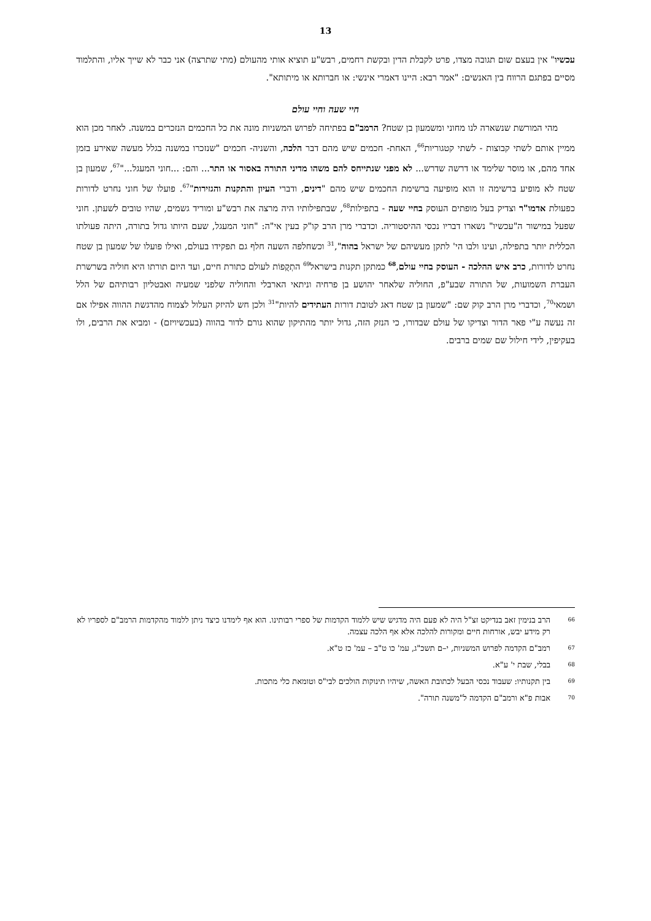13
עכשיו" אין בעצם שום תגובה מצדו, פרט לקבלת הדין ובקשת רחמים, רבש"ע תוציא אותי מהעולם (מתי שתרצה) אני כבר לא שייך אליו, והתלמוד מסיים בפתגם הרווח בין האנשים: "אמר רבא: היינו דאמרי אינשי: או חברותא או מיתותא".
חיי שעה וחיי עולם
מהי המורשת שנשארה לנו מחוני ומשמעון בן שטח? הרמב"ם בפתיחה לפרוש המשניות מונה את כל החכמים הנזכרים במשנה. לאחר מכן הוא ממיין אותם לשתי קבוצות - לשתי קטגוריות<sup>66</sup>, האחת- חכמים שיש מהם דבר הלכה, והשניה- חכמים "שנזכרו במשנה בגלל מעשה שאירע בזמן אחד מהם, או מוסר שלימד או דרשה שדרש... לא מפני שנתייחס להם משהו מדיני התורה באסור או התר... והם: ...חוני המעגל..."<sup>67</sup>, שמעון בן שטח לא מופיע ברשימה זו הוא מופיעה ברשימת החכמים שיש מהם "דינים, ודברי העיון והתקנות והגזירות"<sup>67</sup>. פועלו של חוני נחרט לדורות כפעולת אדמו"ר וצדיק בעל מופתים העוסק בחיי שעה - בתפילות<sup>68</sup>, שבתפילותיו היה מרצה את רבש"ע ומוריד גשמים, שהיו טובים לשעתן. חוני שפעל במישור ה"עכשיו" נשארו דבריו נכסי ההיסטוריה. וכדברי מרן הרב קו"ק בעין אי"ה: "חוני המעגל, שעם היותו גדול בתורה, היתה פעולתו הכללית יותר בתפילה, ועינו ולבו הי' לתקן מעשיהם של ישראל בהוה",<sup>31</sup> וכשחלפה השעה חלף גם תפקידו בעולם, ואילו פועלו של שמעון בן שטח נחרט לדורות, כרב איש ההלכה - העוסק בחיי עולם,<sup>68</sup> כמתקן תקנות בישראל<sup>69</sup> התְקֻפוֹת לעולם כתורת חיים, ועד היום תורתו היא חוליה בשרשרת העברת השמועות, של התורה שבע"פ, החוליה שלאחר יהושע בן פרחיה וניתאי הארבלי והחוליה שלפני שמעיה ואבטליון רבותיהם של הלל ושמאי<sup>70</sup>, וכדברי מרן הרב קוק שם: "שמעון בן שטח דאג לטובת דורות העתידים להיות"<sup>31</sup> ולכן חש להיזק העלול לצמוח מהדגשת ההווה אפילו אם זה נעשה ע"י פאר הדור וצדיקו של עולם שבדורו, כי הנזק הזה, גדול יותר מהתיקון שהוא גורם לדור בהווה (בעכשיויזם) - ומביא את הרבים, ולו בעקיפין, לידי חילול שם שמים ברבים.
66 הרב בנימין זאב בנדיקט זצ"ל היה לא פעם היה מדגיש שיש ללמוד הקדמות של ספרי רבותינו. הוא אף לימדנו כיצד ניתן ללמוד מהקדמות הרמב"ם לספריו לא רק מידע יבש, אורחות חיים ומקורות להלכה אלא אף הלכה עצמה.
67 רמב"ם הקדמה לפרוש המשניות, י–ם תשכ"ג, עמ' כו ט"ב – עמ' כז ט"א.
68 בבלי, שבת י' ע"א.
69 בין תקנותיו: שעבוד נכסי הבעל לכתובת האשה, שיהיו תינוקות הולכים לבי"ס וטומאת כלי מתכות.
70 אבות פ"א ורמב"ם הקדמה ל"משנה תורה".